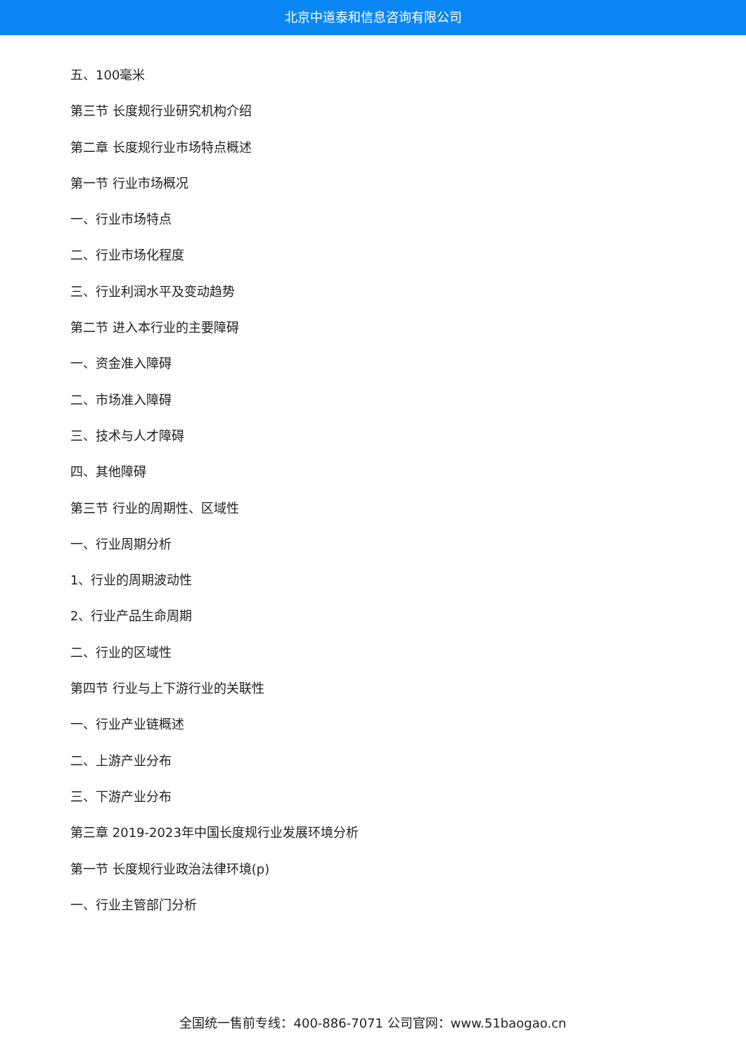北京中道泰和信息咨询有限公司
五、100毫米
第三节 长度规行业研究机构介绍
第二章 长度规行业市场特点概述
第一节 行业市场概况
一、行业市场特点
二、行业市场化程度
三、行业利润水平及变动趋势
第二节 进入本行业的主要障碍
一、资金准入障碍
二、市场准入障碍
三、技术与人才障碍
四、其他障碍
第三节 行业的周期性、区域性
一、行业周期分析
1、行业的周期波动性
2、行业产品生命周期
二、行业的区域性
第四节 行业与上下游行业的关联性
一、行业产业链概述
二、上游产业分布
三、下游产业分布
第三章 2019-2023年中国长度规行业发展环境分析
第一节 长度规行业政治法律环境(p)
一、行业主管部门分析
全国统一售前专线：400-886-7071 公司官网：www.51baogao.cn